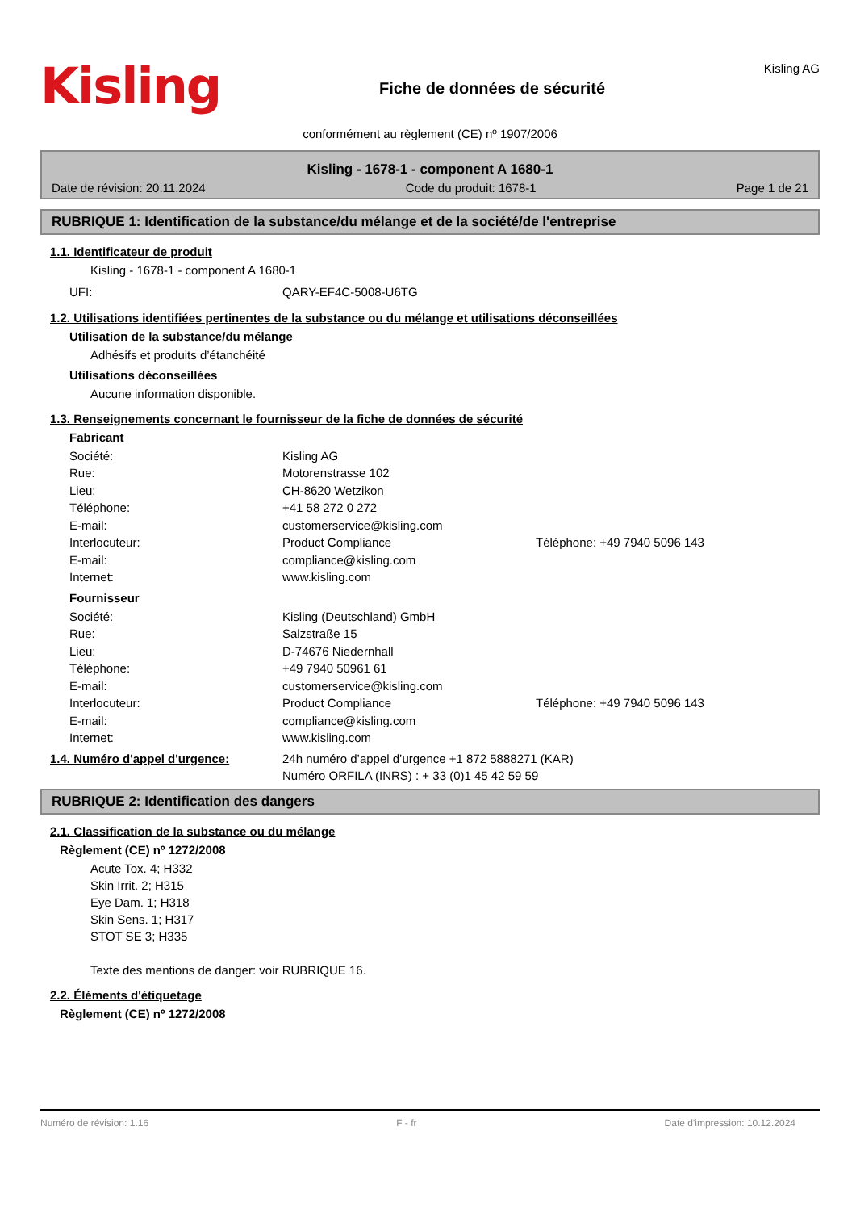Kisling
Fiche de données de sécurité
Kisling AG
conformément au règlement (CE) nº 1907/2006
Kisling - 1678-1 - component A 1680-1
Date de révision: 20.11.2024 Code du produit: 1678-1 Page 1 de 21
RUBRIQUE 1: Identification de la substance/du mélange et de la société/de l'entreprise
1.1. Identificateur de produit
Kisling - 1678-1 - component A 1680-1
UFI: QARY-EF4C-5008-U6TG
1.2. Utilisations identifiées pertinentes de la substance ou du mélange et utilisations déconseillées
Utilisation de la substance/du mélange
Adhésifs et produits d’étanchéité
Utilisations déconseillées
Aucune information disponible.
1.3. Renseignements concernant le fournisseur de la fiche de données de sécurité
Fabricant
Société: Kisling AG
Rue: Motorenstrasse 102
Lieu: CH-8620 Wetzikon
Téléphone: +41 58 272 0 272
E-mail: customerservice@kisling.com
Interlocuteur: Product Compliance Téléphone: +49 7940 5096 143
E-mail: compliance@kisling.com
Internet: www.kisling.com
Fournisseur
Société: Kisling (Deutschland) GmbH
Rue: Salzstraße 15
Lieu: D-74676 Niedernhall
Téléphone: +49 7940 50961 61
E-mail: customerservice@kisling.com
Interlocuteur: Product Compliance Téléphone: +49 7940 5096 143
E-mail: compliance@kisling.com
Internet: www.kisling.com
1.4. Numéro d'appel d'urgence: 24h numéro d’appel d’urgence +1 872 5888271 (KAR)
Numéro ORFILA (INRS) : + 33 (0)1 45 42 59 59
RUBRIQUE 2: Identification des dangers
2.1. Classification de la substance ou du mélange
Règlement (CE) nº 1272/2008
Acute Tox. 4; H332
Skin Irrit. 2; H315
Eye Dam. 1; H318
Skin Sens. 1; H317
STOT SE 3; H335
Texte des mentions de danger: voir RUBRIQUE 16.
2.2. Éléments d'étiquetage
Règlement (CE) nº 1272/2008
Numéro de révision: 1.16 F - fr Date d'impression: 10.12.2024